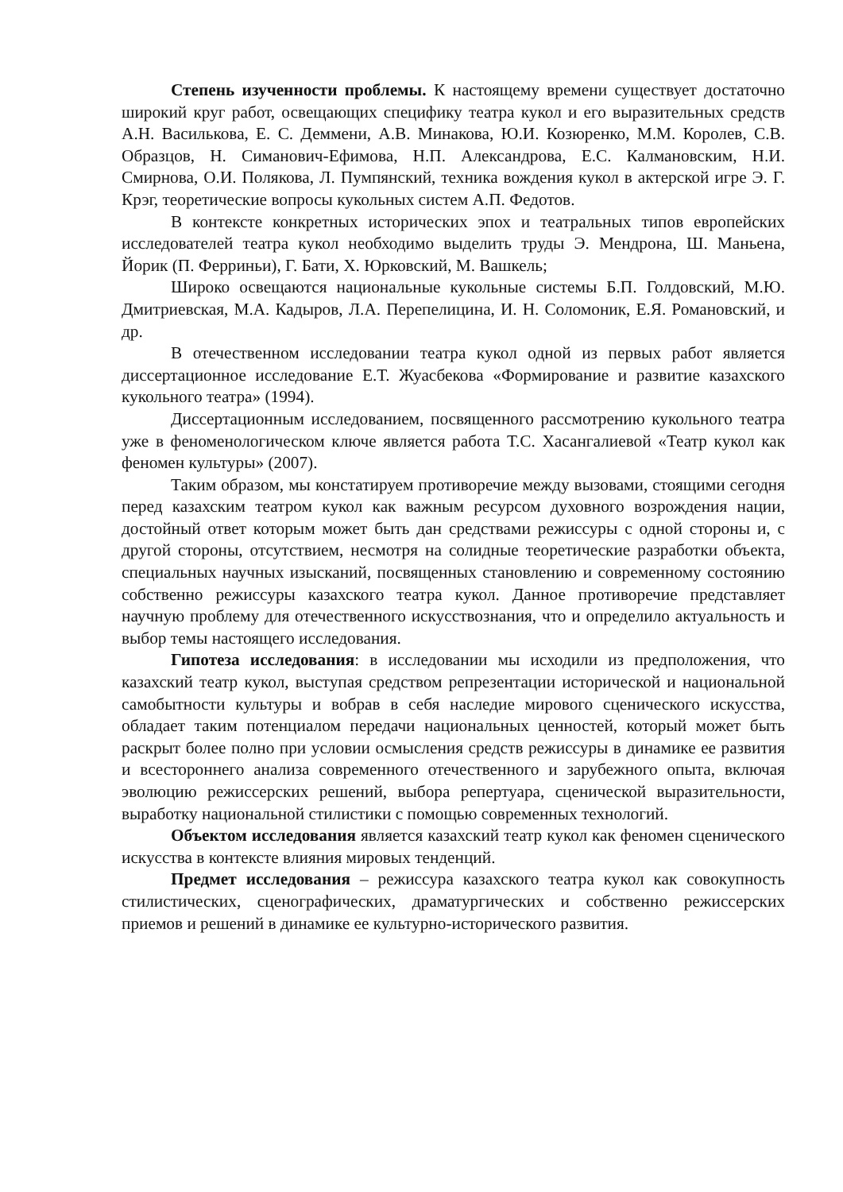Степень изученности проблемы. К настоящему времени существует достаточно широкий круг работ, освещающих специфику театра кукол и его выразительных средств А.Н. Василькова, Е. С. Деммени, А.В. Минакова, Ю.И. Козюренко, М.М. Королев, С.В. Образцов, Н. Симанович-Ефимова, Н.П. Александрова, Е.С. Калмановским, Н.И. Смирнова, О.И. Полякова, Л. Пумпянский, техника вождения кукол в актерской игре Э. Г. Крэг, теоретические вопросы кукольных систем А.П. Федотов.
В контексте конкретных исторических эпох и театральных типов европейских исследователей театра кукол необходимо выделить труды Э. Мендрона, Ш. Маньена, Йорик (П. Ферриньи), Г. Бати, Х. Юрковский, М. Вашкель;
Широко освещаются национальные кукольные системы Б.П. Голдовский, М.Ю. Дмитриевская, М.А. Кадыров, Л.А. Перепелицина, И. Н. Соломоник, Е.Я. Романовский, и др.
В отечественном исследовании театра кукол одной из первых работ является диссертационное исследование Е.Т. Жуасбекова «Формирование и развитие казахского кукольного театра» (1994).
Диссертационным исследованием, посвященного рассмотрению кукольного театра уже в феноменологическом ключе является работа Т.С. Хасангалиевой «Театр кукол как феномен культуры» (2007).
Таким образом, мы констатируем противоречие между вызовами, стоящими сегодня перед казахским театром кукол как важным ресурсом духовного возрождения нации, достойный ответ которым может быть дан средствами режиссуры с одной стороны и, с другой стороны, отсутствием, несмотря на солидные теоретические разработки объекта, специальных научных изысканий, посвященных становлению и современному состоянию собственно режиссуры казахского театра кукол. Данное противоречие представляет научную проблему для отечественного искусствознания, что и определило актуальность и выбор темы настоящего исследования.
Гипотеза исследования: в исследовании мы исходили из предположения, что казахский театр кукол, выступая средством репрезентации исторической и национальной самобытности культуры и вобрав в себя наследие мирового сценического искусства, обладает таким потенциалом передачи национальных ценностей, который может быть раскрыт более полно при условии осмысления средств режиссуры в динамике ее развития и всестороннего анализа современного отечественного и зарубежного опыта, включая эволюцию режиссерских решений, выбора репертуара, сценической выразительности, выработку национальной стилистики с помощью современных технологий.
Объектом исследования является казахский театр кукол как феномен сценического искусства в контексте влияния мировых тенденций.
Предмет исследования – режиссура казахского театра кукол как совокупность стилистических, сценографических, драматургических и собственно режиссерских приемов и решений в динамике ее культурно-исторического развития.